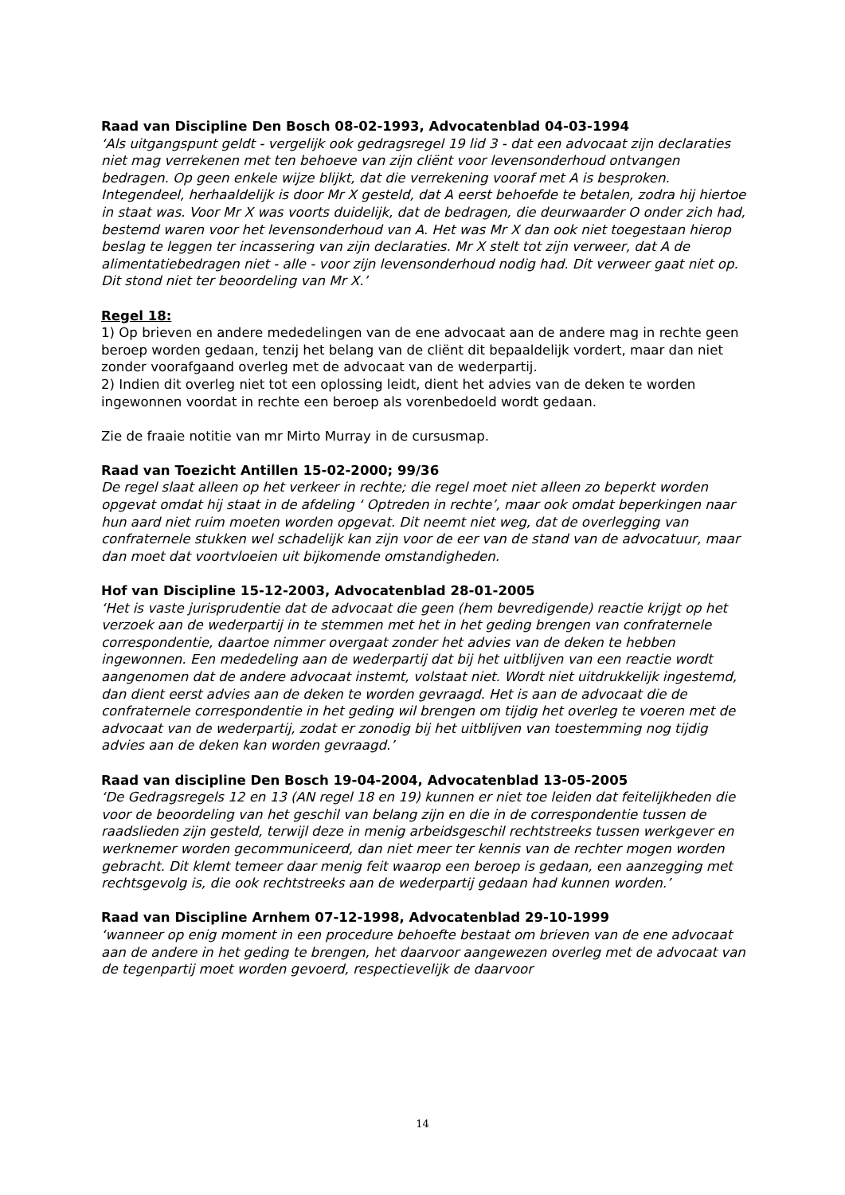Raad van Discipline Den Bosch 08-02-1993, Advocatenblad 04-03-1994
‘Als uitgangspunt geldt - vergelijk ook gedragsregel 19 lid 3 - dat een advocaat zijn declaraties niet mag verrekenen met ten behoeve van zijn cliënt voor levensonderhoud ontvangen bedragen. Op geen enkele wijze blijkt, dat die verrekening vooraf met A is besproken. Integendeel, herhaaldelijk is door Mr X gesteld, dat A eerst behoefde te betalen, zodra hij hiertoe in staat was. Voor Mr X was voorts duidelijk, dat de bedragen, die deurwaarder O onder zich had, bestemd waren voor het levensonderhoud van A. Het was Mr X dan ook niet toegestaan hierop beslag te leggen ter incassering van zijn declaraties. Mr X stelt tot zijn verweer, dat A de alimentatiebedragen niet - alle - voor zijn levensonderhoud nodig had. Dit verweer gaat niet op. Dit stond niet ter beoordeling van Mr X.’
Regel 18:
1) Op brieven en andere mededelingen van de ene advocaat aan de andere mag in rechte geen beroep worden gedaan, tenzij het belang van de cliënt dit bepaaldelijk vordert, maar dan niet zonder voorafgaand overleg met de advocaat van de wederpartij.
2) Indien dit overleg niet tot een oplossing leidt, dient het advies van de deken te worden ingewonnen voordat in rechte een beroep als vorenbedoeld wordt gedaan.
Zie de fraaie notitie van mr Mirto Murray in de cursusmap.
Raad van Toezicht Antillen 15-02-2000; 99/36
De regel slaat alleen op het verkeer in rechte; die regel moet niet alleen zo beperkt worden opgevat omdat hij staat in de afdeling ‘ Optreden in rechte’, maar ook omdat beperkingen naar hun aard niet ruim moeten worden opgevat. Dit neemt niet weg, dat de overlegging van confraternele stukken wel schadelijk kan zijn voor de eer van de stand van de advocatuur, maar dan moet dat voortvloeien uit bijkomende omstandigheden.
Hof van Discipline 15-12-2003, Advocatenblad 28-01-2005
‘Het is vaste jurisprudentie dat de advocaat die geen (hem bevredigende) reactie krijgt op het verzoek aan de wederpartij in te stemmen met het in het geding brengen van confraternele correspondentie, daartoe nimmer overgaat zonder het advies van de deken te hebben ingewonnen. Een mededeling aan de wederpartij dat bij het uitblijven van een reactie wordt aangenomen dat de andere advocaat instemt, volstaat niet. Wordt niet uitdrukkelijk ingestemd, dan dient eerst advies aan de deken te worden gevraagd. Het is aan de advocaat die de confraternele correspondentie in het geding wil brengen om tijdig het overleg te voeren met de advocaat van de wederpartij, zodat er zonodig bij het uitblijven van toestemming nog tijdig advies aan de deken kan worden gevraagd.’
Raad van discipline Den Bosch 19-04-2004, Advocatenblad 13-05-2005
‘De Gedragsregels 12 en 13 (AN regel 18 en 19) kunnen er niet toe leiden dat feitelijkheden die voor de beoordeling van het geschil van belang zijn en die in de correspondentie tussen de raadslieden zijn gesteld, terwijl deze in menig arbeidsgeschil rechtstreeks tussen werkgever en werknemer worden gecommuniceerd, dan niet meer ter kennis van de rechter mogen worden gebracht. Dit klemt temeer daar menig feit waarop een beroep is gedaan, een aanzegging met rechtsgevolg is, die ook rechtstreeks aan de wederpartij gedaan had kunnen worden.’
Raad van Discipline Arnhem 07-12-1998, Advocatenblad 29-10-1999
‘wanneer op enig moment in een procedure behoefte bestaat om brieven van de ene advocaat aan de andere in het geding te brengen, het daarvoor aangewezen overleg met de advocaat van de tegenpartij moet worden gevoerd, respectievelijk de daarvoor
14